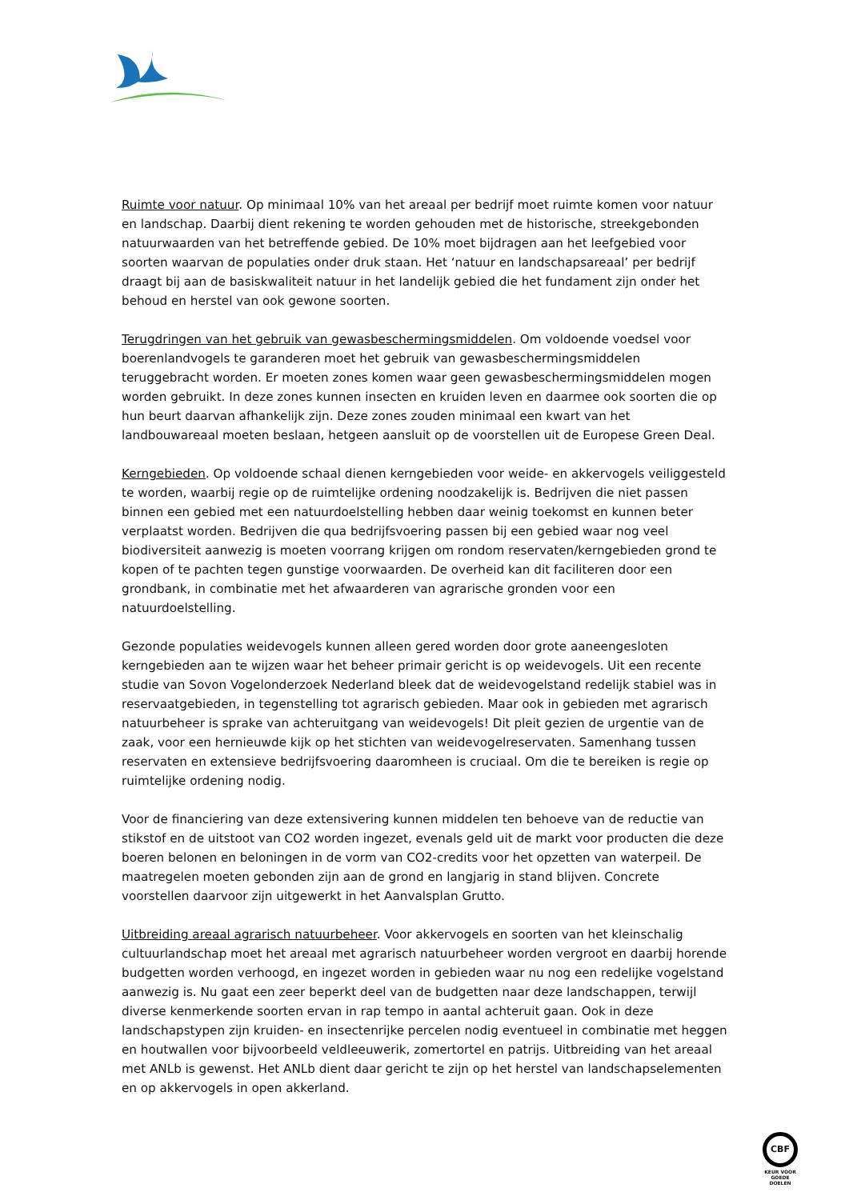Ruimte voor natuur. Op minimaal 10% van het areaal per bedrijf moet ruimte komen voor natuur en landschap. Daarbij dient rekening te worden gehouden met de historische, streekgebonden natuurwaarden van het betreffende gebied. De 10% moet bijdragen aan het leefgebied voor soorten waarvan de populaties onder druk staan. Het ‘natuur en landschapsareaal’ per bedrijf draagt bij aan de basiskwaliteit natuur in het landelijk gebied die het fundament zijn onder het behoud en herstel van ook gewone soorten.
Terugdringen van het gebruik van gewasbeschermingsmiddelen. Om voldoende voedsel voor boerenlandvogels te garanderen moet het gebruik van gewasbeschermingsmiddelen teruggebracht worden. Er moeten zones komen waar geen gewasbeschermingsmiddelen mogen worden gebruikt. In deze zones kunnen insecten en kruiden leven en daarmee ook soorten die op hun beurt daarvan afhankelijk zijn. Deze zones zouden minimaal een kwart van het landbouwareaal moeten beslaan, hetgeen aansluit op de voorstellen uit de Europese Green Deal.
Kerngebieden. Op voldoende schaal dienen kerngebieden voor weide- en akkervogels veiliggesteld te worden, waarbij regie op de ruimtelijke ordening noodzakelijk is. Bedrijven die niet passen binnen een gebied met een natuurdoelstelling hebben daar weinig toekomst en kunnen beter verplaatst worden. Bedrijven die qua bedrijfsvoering passen bij een gebied waar nog veel biodiversiteit aanwezig is moeten voorrang krijgen om rondom reservaten/kerngebieden grond te kopen of te pachten tegen gunstige voorwaarden. De overheid kan dit faciliteren door een grondbank, in combinatie met het afwaarderen van agrarische gronden voor een natuurdoelstelling.
Gezonde populaties weidevogels kunnen alleen gered worden door grote aaneengesloten kerngebieden aan te wijzen waar het beheer primair gericht is op weidevogels. Uit een recente studie van Sovon Vogelonderzoek Nederland bleek dat de weidevogelstand redelijk stabiel was in reservaatgebieden, in tegenstelling tot agrarisch gebieden. Maar ook in gebieden met agrarisch natuurbeheer is sprake van achteruitgang van weidevogels! Dit pleit gezien de urgentie van de zaak, voor een hernieuwde kijk op het stichten van weidevogelreservaten. Samenhang tussen reservaten en extensieve bedrijfsvoering daaromheen is cruciaal. Om die te bereiken is regie op ruimtelijke ordening nodig.
Voor de financiering van deze extensivering kunnen middelen ten behoeve van de reductie van stikstof en de uitstoot van CO2 worden ingezet, evenals geld uit de markt voor producten die deze boeren belonen en beloningen in de vorm van CO2-credits voor het opzetten van waterpeil. De maatregelen moeten gebonden zijn aan de grond en langjarig in stand blijven. Concrete voorstellen daarvoor zijn uitgewerkt in het Aanvalsplan Grutto.
Uitbreiding areaal agrarisch natuurbeheer. Voor akkervogels en soorten van het kleinschalig cultuurlandschap moet het areaal met agrarisch natuurbeheer worden vergroot en daarbij horende budgetten worden verhoogd, en ingezet worden in gebieden waar nu nog een redelijke vogelstand aanwezig is. Nu gaat een zeer beperkt deel van de budgetten naar deze landschappen, terwijl diverse kenmerkende soorten ervan in rap tempo in aantal achteruit gaan. Ook in deze landschapstypen zijn kruiden- en insectenrijke percelen nodig eventueel in combinatie met heggen en houtwallen voor bijvoorbeeld veldleeuwerik, zomertortel en patrijs. Uitbreiding van het areaal met ANLb is gewenst. Het ANLb dient daar gericht te zijn op het herstel van landschapselementen en op akkervogels in open akkerland.
CBF
KEUR VOOR GOEDE DOELEN